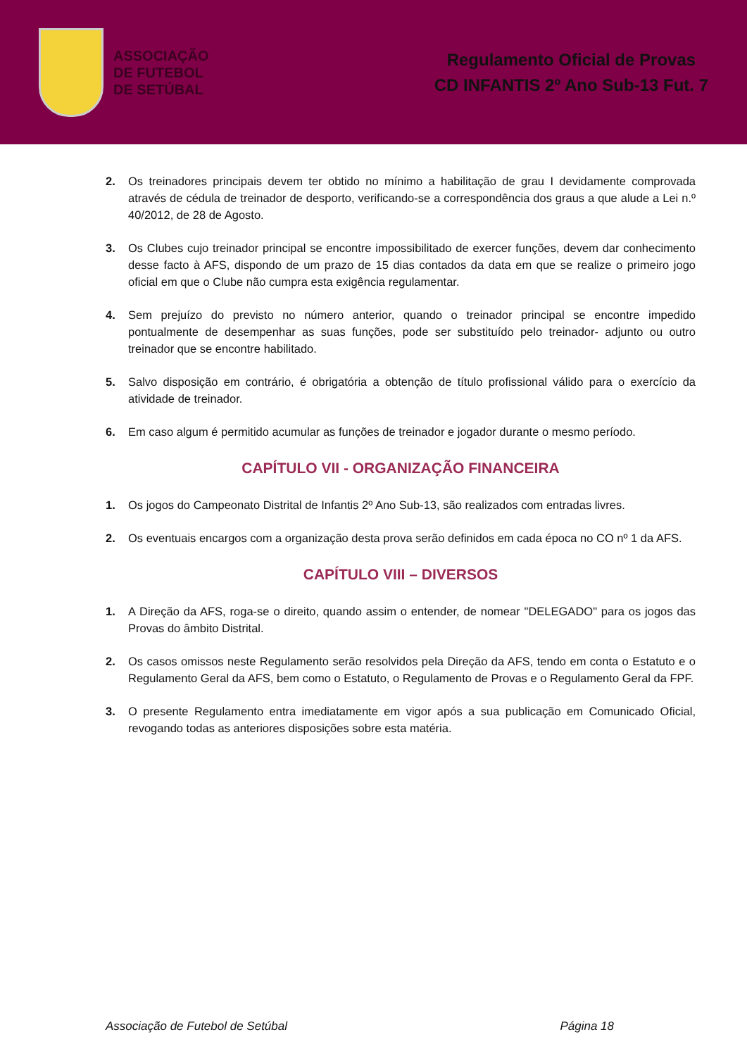ASSOCIAÇÃO
DE FUTEBOL
DE SETÚBAL
Regulamento Oficial de Provas
CD INFANTIS 2º Ano Sub-13 Fut. 7
2. Os treinadores principais devem ter obtido no mínimo a habilitação de grau I devidamente comprovada através de cédula de treinador de desporto, verificando-se a correspondência dos graus a que alude a Lei n.º 40/2012, de 28 de Agosto.
3. Os Clubes cujo treinador principal se encontre impossibilitado de exercer funções, devem dar conhecimento desse facto à AFS, dispondo de um prazo de 15 dias contados da data em que se realize o primeiro jogo oficial em que o Clube não cumpra esta exigência regulamentar.
4. Sem prejuízo do previsto no número anterior, quando o treinador principal se encontre impedido pontualmente de desempenhar as suas funções, pode ser substituído pelo treinador- adjunto ou outro treinador que se encontre habilitado.
5. Salvo disposição em contrário, é obrigatória a obtenção de título profissional válido para o exercício da atividade de treinador.
6. Em caso algum é permitido acumular as funções de treinador e jogador durante o mesmo período.
CAPÍTULO VII - ORGANIZAÇÃO FINANCEIRA
1. Os jogos do Campeonato Distrital de Infantis 2º Ano Sub-13, são realizados com entradas livres.
2. Os eventuais encargos com a organização desta prova serão definidos em cada época no CO nº 1 da AFS.
CAPÍTULO VIII – DIVERSOS
1. A Direção da AFS, roga-se o direito, quando assim o entender, de nomear "DELEGADO" para os jogos das Provas do âmbito Distrital.
2. Os casos omissos neste Regulamento serão resolvidos pela Direção da AFS, tendo em conta o Estatuto e o Regulamento Geral da AFS, bem como o Estatuto, o Regulamento de Provas e o Regulamento Geral da FPF.
3. O presente Regulamento entra imediatamente em vigor após a sua publicação em Comunicado Oficial, revogando todas as anteriores disposições sobre esta matéria.
Associação de Futebol de Setúbal Página 18